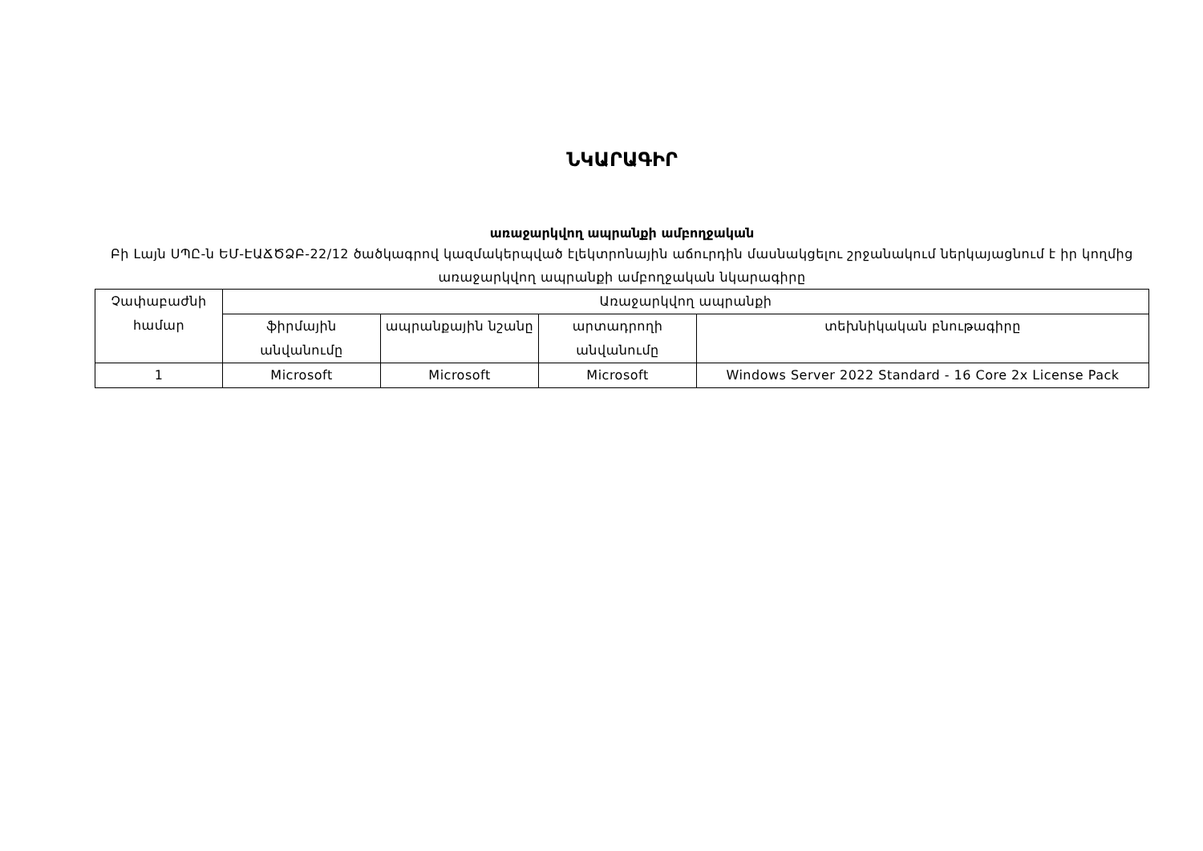ՆԿԱՐԱԳԻՐ
առաջարկվող ապրանքի ամբողջական
Բի Լայն ՍՊԸ-ն ԵՄ-ԷԱՃԾՁԲ-22/12 ծածկագրով կազմակերպված էլեկտրոնային աճուրդին մասնակցելու շրջանակում ներկայացնում է իր կողմից առաջարկվող ապրանքի ամբողջական նկարագիրը
| Չափաբաժնի համար | Առաջարկվող ապրանքի | | | |
| --- | --- | --- | --- | --- |
| | ֆիրմային անվանումը | ապրանքային նշանը | արտադրողի անվանումը | տեխնիկական բնութագիրը |
| 1 | Microsoft | Microsoft | Microsoft | Windows Server 2022 Standard - 16 Core 2x License Pack |